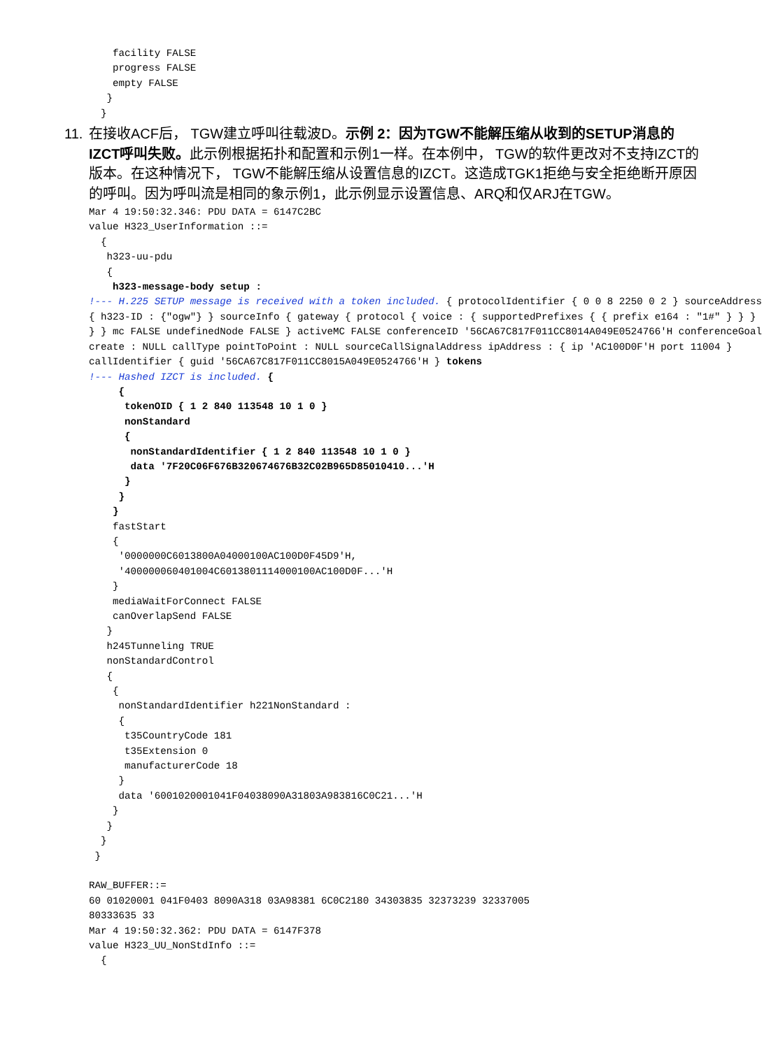facility FALSE
    progress FALSE
    empty FALSE
   }
  }
11. 在接收ACF后， TGW建立呼叫往载波D。示例 2：因为TGW不能解压缩从收到的SETUP消息的IZCT呼叫失败。此示例根据拓扑和配置和示例1一样。在本例中， TGW的软件更改对不支持IZCT的版本。在这种情况下， TGW不能解压缩从设置信息的IZCT。这造成TGK1拒绝与安全拒绝断开原因的呼叫。因为呼叫流是相同的象示例1，此示例显示设置信息、ARQ和仅ARJ在TGW。
Mar 4 19:50:32.346: PDU DATA = 6147C2BC
value H323_UserInformation ::=
  {
   h323-uu-pdu
   {
    h323-message-body setup :
!--- H.225 SETUP message is received with a token included. { protocolIdentifier { 0 0 8 2250 0 2 } sourceAddress { h323-ID : {"ogw"} } sourceInfo { gateway { protocol { voice : { supportedPrefixes { { prefix e164 : "1#" } } } } } mc FALSE undefinedNode FALSE } activeMC FALSE conferenceID '56CA67C817F011CC8014A049E0524766'H conferenceGoal create : NULL callType pointToPoint : NULL sourceCallSignalAddress ipAddress : { ip 'AC100D0F'H port 11004 } callIdentifier { guid '56CA67C817F011CC8015A049E0524766'H } tokens
!--- Hashed IZCT is included. {
     {
      tokenOID { 1 2 840 113548 10 1 0 }
      nonStandard
      {
       nonStandardIdentifier { 1 2 840 113548 10 1 0 }
       data '7F20C06F676B320674676B32C02B965D85010410...'H
      }
     }
    }
    fastStart
    {
     '0000000C6013800A04000100AC100D0F45D9'H,
     '400000060401004C6013801114000100AC100D0F...'H
    }
    mediaWaitForConnect FALSE
    canOverlapSend FALSE
   }
   h245Tunneling TRUE
   nonStandardControl
   {
    {
     nonStandardIdentifier h221NonStandard :
     {
      t35CountryCode 181
      t35Extension 0
      manufacturerCode 18
     }
     data '6001020001041F04038090A31803A983816C0C21...'H
    }
   }
  }
 }

RAW_BUFFER::=
60 01020001 041F0403 8090A318 03A98381 6C0C2180 34303835 32373239 32337005
80333635 33
Mar 4 19:50:32.362: PDU DATA = 6147F378
value H323_UU_NonStdInfo ::=
  {